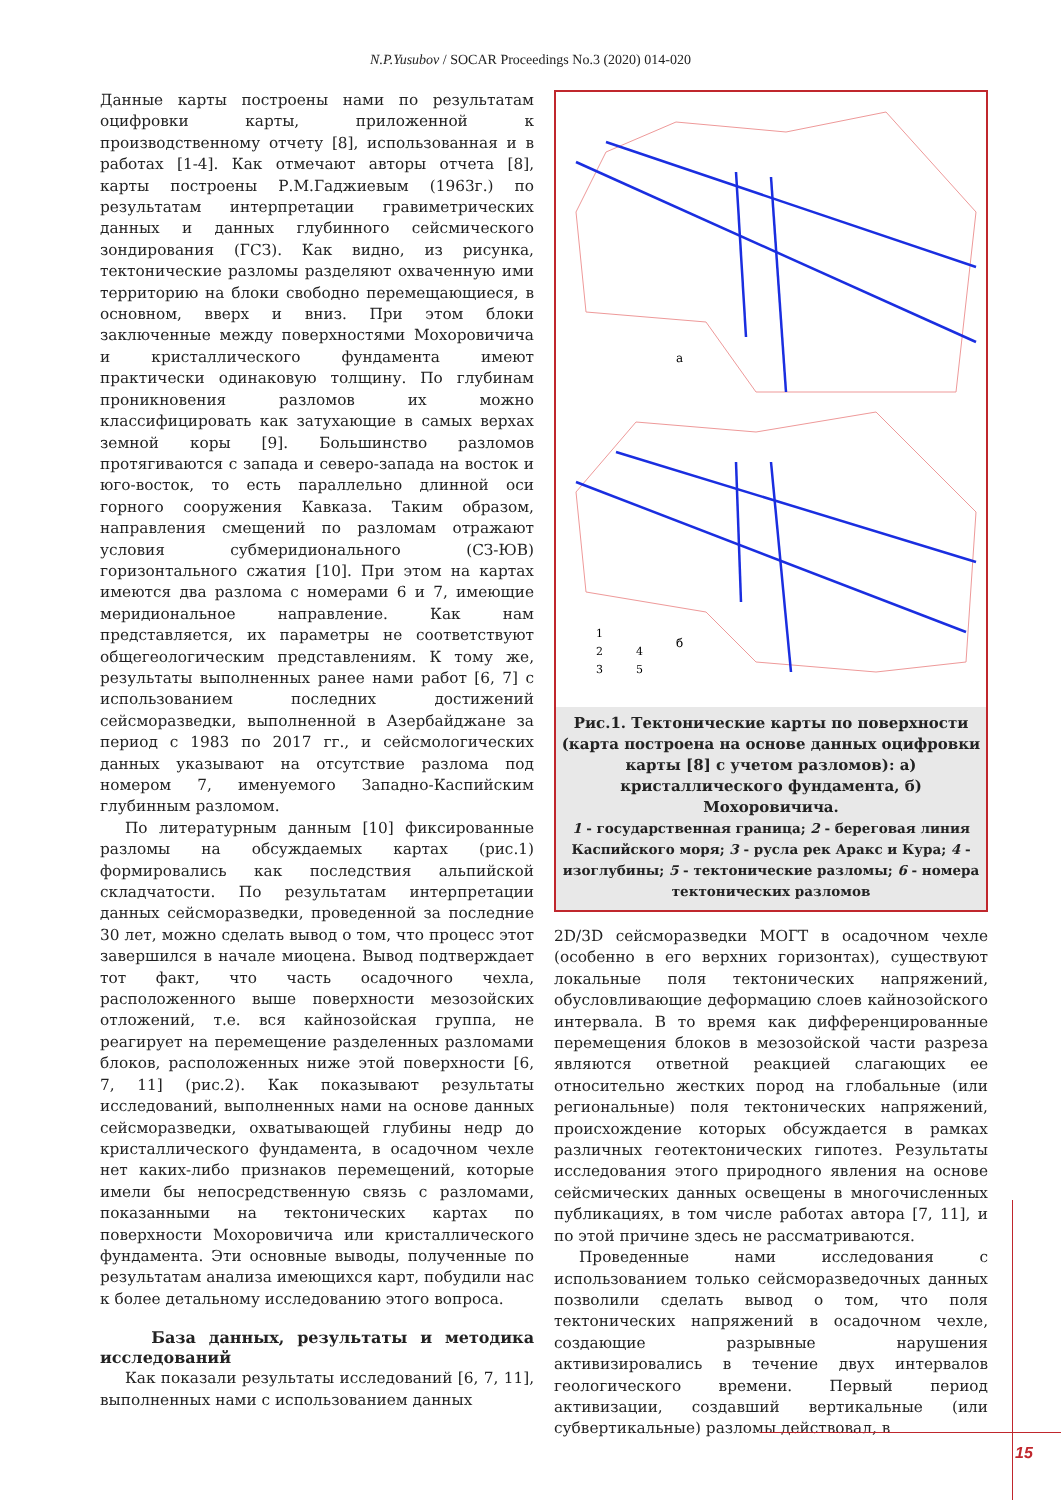N.P.Yusubov / SOCAR Proceedings No.3 (2020) 014-020
Данные карты построены нами по результатам оцифровки карты, приложенной к производственному отчету [8], использованная и в работах [1-4]. Как отмечают авторы отчета [8], карты построены Р.М.Гаджиевым (1963г.) по результатам интерпретации гравиметрических данных и данных глубинного сейсмического зондирования (ГСЗ). Как видно, из рисунка, тектонические разломы разделяют охваченную ими территорию на блоки свободно перемещающиеся, в основном, вверх и вниз. При этом блоки заключенные между поверхностями Мохоровичича и кристаллического фундамента имеют практически одинаковую толщину. По глубинам проникновения разломов их можно классифицировать как затухающие в самых верхах земной коры [9]. Большинство разломов протягиваются с запада и северо-запада на восток и юго-восток, то есть параллельно длинной оси горного сооружения Кавказа. Таким образом, направления смещений по разломам отражают условия субмеридионального (СЗ-ЮВ) горизонтального сжатия [10]. При этом на картах имеются два разлома с номерами 6 и 7, имеющие меридиональное направление. Как нам представляется, их параметры не соответствуют общегеологическим представлениям. К тому же, результаты выполненных ранее нами работ [6, 7] с использованием последних достижений сейсморазведки, выполненной в Азербайджане за период с 1983 по 2017 гг., и сейсмологических данных указывают на отсутствие разлома под номером 7, именуемого Западно-Каспийским глубинным разломом.
По литературным данным [10] фиксированные разломы на обсуждаемых картах (рис.1) формировались как последствия альпийской складчатости. По результатам интерпретации данных сейсморазведки, проведенной за последние 30 лет, можно сделать вывод о том, что процесс этот завершился в начале миоцена. Вывод подтверждает тот факт, что часть осадочного чехла, расположенного выше поверхности мезозойских отложений, т.е. вся кайнозойская группа, не реагирует на перемещение разделенных разломами блоков, расположенных ниже этой поверхности [6, 7, 11] (рис.2). Как показывают результаты исследований, выполненных нами на основе данных сейсморазведки, охватывающей глубины недр до кристаллического фундамента, в осадочном чехле нет каких-либо признаков перемещений, которые имели бы непосредственную связь с разломами, показанными на тектонических картах по поверхности Мохоровичича или кристаллического фундамента. Эти основные выводы, полученные по результатам анализа имеющихся карт, побудили нас к более детальному исследованию этого вопроса.
База данных, результаты и методика исследований
Как показали результаты исследований [6, 7, 11], выполненных нами с использованием данных
а
б
1
2
4
3
5
Рис.1. Тектонические карты по поверхности (карта построена на основе данных оцифровки карты [8] с учетом разломов): а) кристаллического фундамента, б) Мохоровичича.
1 - государственная граница; 2 - береговая линия Каспийского моря; 3 - русла рек Аракс и Кура; 4 - изоглубины; 5 - тектонические разломы; 6 - номера тектонических разломов
2D/3D сейсморазведки МОГТ в осадочном чехле (особенно в его верхних горизонтах), существуют локальные поля тектонических напряжений, обусловливающие деформацию слоев кайнозойского интервала. В то время как дифференцированные перемещения блоков в мезозойской части разреза являются ответной реакцией слагающих ее относительно жестких пород на глобальные (или региональные) поля тектонических напряжений, происхождение которых обсуждается в рамках различных геотектонических гипотез. Результаты исследования этого природного явления на основе сейсмических данных освещены в многочисленных публикациях, в том числе работах автора [7, 11], и по этой причине здесь не рассматриваются.
Проведенные нами исследования с использованием только сейсморазведочных данных позволили сделать вывод о том, что поля тектонических напряжений в осадочном чехле, создающие разрывные нарушения активизировались в течение двух интервалов геологического времени. Первый период активизации, создавший вертикальные (или субвертикальные) разломы действовал, в
15